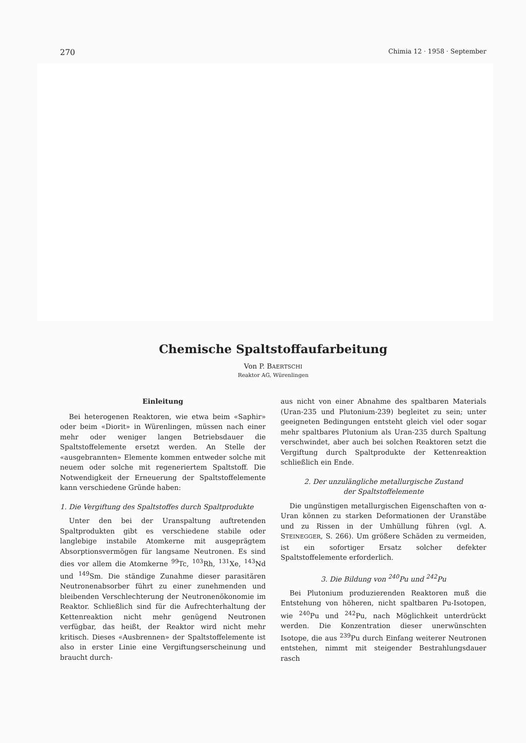270 Chimia 12 · 1958 · September
Chemische Spaltstoffaufarbeitung
Von P. BAERTSCHI
Reaktor AG, Würenlingen
Einleitung
Bei heterogenen Reaktoren, wie etwa beim «Saphir» oder beim «Diorit» in Würenlingen, müssen nach einer mehr oder weniger langen Betriebsdauer die Spaltstoffelemente ersetzt werden. An Stelle der «ausgebrannten» Elemente kommen entweder solche mit neuem oder solche mit regeneriertem Spaltstoff. Die Notwendigkeit der Erneuerung der Spaltstoffelemente kann verschiedene Gründe haben:
1. Die Vergiftung des Spaltstoffes durch Spaltprodukte
Unter den bei der Uranspaltung auftretenden Spaltprodukten gibt es verschiedene stabile oder langlebige instabile Atomkerne mit ausgeprägtem Absorptionsvermögen für langsame Neutronen. Es sind dies vor allem die Atomkerne <sup>99</sup>Tc, <sup>103</sup>Rh, <sup>131</sup>Xe, <sup>143</sup>Nd und <sup>149</sup>Sm. Die ständige Zunahme dieser parasitären Neutronenabsorber führt zu einer zunehmenden und bleibenden Verschlechterung der Neutronenökonomie im Reaktor. Schließlich sind für die Aufrechterhaltung der Kettenreaktion nicht mehr genügend Neutronen verfügbar, das heißt, der Reaktor wird nicht mehr kritisch. Dieses «Ausbrennen» der Spaltstoffelemente ist also in erster Linie eine Vergiftungserscheinung und braucht durch-
aus nicht von einer Abnahme des spaltbaren Materials (Uran-235 und Plutonium-239) begleitet zu sein; unter geeigneten Bedingungen entsteht gleich viel oder sogar mehr spaltbares Plutonium als Uran-235 durch Spaltung verschwindet, aber auch bei solchen Reaktoren setzt die Vergiftung durch Spaltprodukte der Kettenreaktion schließlich ein Ende.
2. Der unzulängliche metallurgische Zustand
der Spaltstoffelemente
Die ungünstigen metallurgischen Eigenschaften von α-Uran können zu starken Deformationen der Uranstäbe und zu Rissen in der Umhüllung führen (vgl. A. STEINEGGER, S. 266). Um größere Schäden zu vermeiden, ist ein sofortiger Ersatz solcher defekter Spaltstoffelemente erforderlich.
3. Die Bildung von <sup>240</sup>Pu und <sup>242</sup>Pu
Bei Plutonium produzierenden Reaktoren muß die Entstehung von höheren, nicht spaltbaren Pu-Isotopen, wie <sup>240</sup>Pu und <sup>242</sup>Pu, nach Möglichkeit unterdrückt werden. Die Konzentration dieser unerwünschten Isotope, die aus <sup>239</sup>Pu durch Einfang weiterer Neutronen entstehen, nimmt mit steigender Bestrahlungsdauer rasch